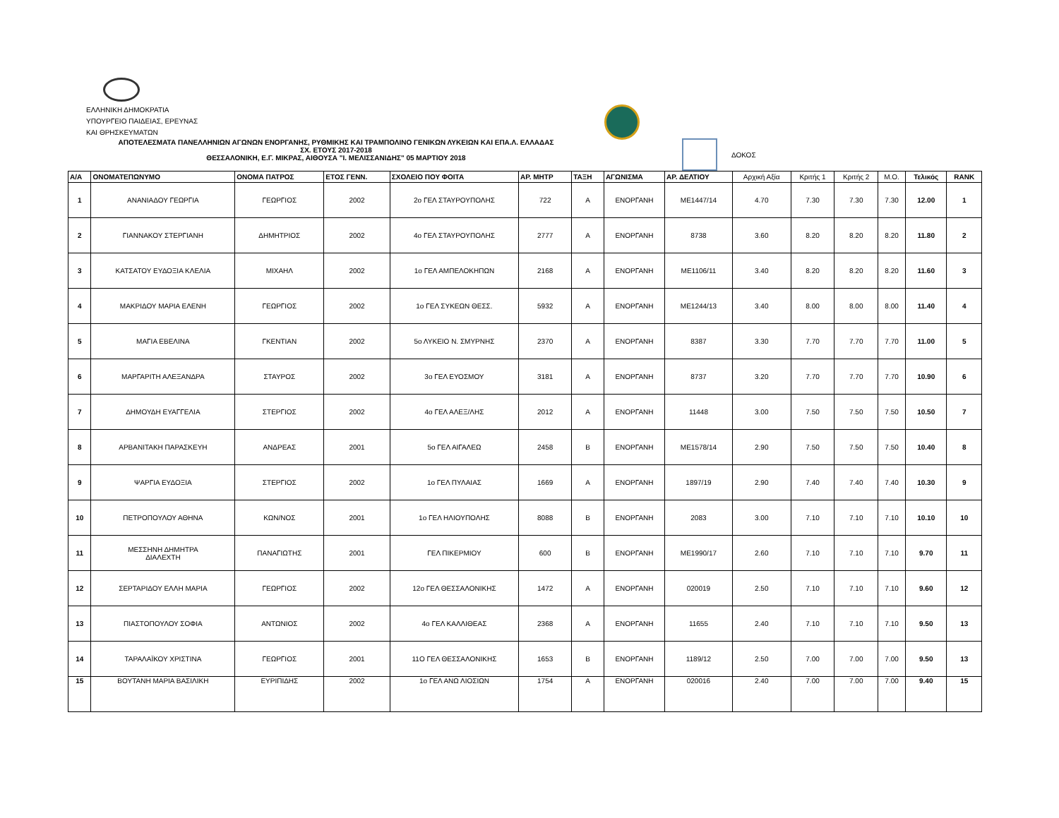ΕΛΛΗΝΙΚΗ ΔΗΜΟΚΡΑΤΙΑ
ΥΠΟΥΡΓΕΙΟ ΠΑΙΔΕΙΑΣ, ΕΡΕΥΝΑΣ
ΚΑΙ ΘΡΗΣΚΕΥΜΑΤΩΝ
ΑΠΟΤΕΛΕΣΜΑΤΑ ΠΑΝΕΛΛΗΝΙΩΝ ΑΓΩΝΩΝ ΕΝΟΡΓΑΝΗΣ, ΡΥΘΜΙΚΗΣ ΚΑΙ ΤΡΑΜΠΟΛΙΝΟ ΓΕΝΙΚΩΝ ΛΥΚΕΙΩΝ ΚΑΙ ΕΠΑ.Λ. ΕΛΛΑΔΑΣ
ΣΧ. ΕΤΟΥΣ 2017-2018
ΘΕΣΣΑΛΟΝΙΚΗ, Ε.Γ. ΜΙΚΡΑΣ, ΑΙΘΟΥΣΑ "Ι. ΜΕΛΙΣΣΑΝΙΔΗΣ" 05 ΜΑΡΤΙΟΥ 2018
ΔΟΚΟΣ
| Α/Α | ΟΝΟΜΑΤΕΠΩΝΥΜΟ | ΟΝΟΜΑ ΠΑΤΡΟΣ | ΕΤΟΣ ΓΕΝΝ. | ΣΧΟΛΕΙΟ ΠΟΥ ΦΟΙΤΑ | ΑΡ. ΜΗΤΡ | ΤΑΞΗ | ΑΓΩΝΙΣΜΑ | ΑΡ. ΔΕΛΤΙΟΥ | Αρχική Αξία | Κριτής 1 | Κριτής 2 | Μ.Ο. | Τελικός | RANK |
| --- | --- | --- | --- | --- | --- | --- | --- | --- | --- | --- | --- | --- | --- | --- |
| 1 | ΑΝΑΝΙΑΔΟΥ ΓΕΩΡΓΙΑ | ΓΕΩΡΓΙΟΣ | 2002 | 2ο ΓΕΛ ΣΤΑΥΡΟΥΠΟΛΗΣ | 722 | Α | ΕΝΟΡΓΑΝΗ | ΜΕ1447/14 | 4.70 | 7.30 | 7.30 | 7.30 | 12.00 | 1 |
| 2 | ΓΙΑΝΝΑΚΟΥ ΣΤΕΡΓΙΑΝΗ | ΔΗΜΗΤΡΙΟΣ | 2002 | 4ο ΓΕΛ ΣΤΑΥΡΟΥΠΟΛΗΣ | 2777 | Α | ΕΝΟΡΓΑΝΗ | 8738 | 3.60 | 8.20 | 8.20 | 8.20 | 11.80 | 2 |
| 3 | ΚΑΤΣΑΤΟΥ ΕΥΔΟΞΙΑ ΚΛΕΛΙΑ | ΜΙΧΑΗΛ | 2002 | 1ο ΓΕΛ ΑΜΠΕΛΟΚΗΠΩΝ | 2168 | Α | ΕΝΟΡΓΑΝΗ | ΜΕ1106/11 | 3.40 | 8.20 | 8.20 | 8.20 | 11.60 | 3 |
| 4 | ΜΑΚΡΙΔΟΥ ΜΑΡΙΑ ΕΛΕΝΗ | ΓΕΩΡΓΙΟΣ | 2002 | 1ο ΓΕΛ ΣΥΚΕΩΝ ΘΕΣΣ. | 5932 | Α | ΕΝΟΡΓΑΝΗ | ΜΕ1244/13 | 3.40 | 8.00 | 8.00 | 8.00 | 11.40 | 4 |
| 5 | ΜΑΓΙΑ ΕΒΕΛΙΝΑ | ΓΚΕΝΤΙΑΝ | 2002 | 5ο ΛΥΚΕΙΟ Ν. ΣΜΥΡΝΗΣ | 2370 | Α | ΕΝΟΡΓΑΝΗ | 8387 | 3.30 | 7.70 | 7.70 | 7.70 | 11.00 | 5 |
| 6 | ΜΑΡΓΑΡΙΤΗ ΑΛΕΞΑΝΔΡΑ | ΣΤΑΥΡΟΣ | 2002 | 3ο ΓΕΛ ΕΥΟΣΜΟΥ | 3181 | Α | ΕΝΟΡΓΑΝΗ | 8737 | 3.20 | 7.70 | 7.70 | 7.70 | 10.90 | 6 |
| 7 | ΔΗΜΟΥΔΗ ΕΥΑΓΓΕΛΙΑ | ΣΤΕΡΓΙΟΣ | 2002 | 4ο ΓΕΛ ΑΛΕΞ/ΛΗΣ | 2012 | Α | ΕΝΟΡΓΑΝΗ | 11448 | 3.00 | 7.50 | 7.50 | 7.50 | 10.50 | 7 |
| 8 | ΑΡΒΑΝΙΤΑΚΗ ΠΑΡΑΣΚΕΥΗ | ΑΝΔΡΕΑΣ | 2001 | 5ο ΓΕΛ ΑΙΓΑΛΕΩ | 2458 | Β | ΕΝΟΡΓΑΝΗ | ΜΕ1578/14 | 2.90 | 7.50 | 7.50 | 7.50 | 10.40 | 8 |
| 9 | ΨΑΡΓΙΑ ΕΥΔΟΞΙΑ | ΣΤΕΡΓΙΟΣ | 2002 | 1ο ΓΕΛ ΠΥΛΑΙΑΣ | 1669 | Α | ΕΝΟΡΓΑΝΗ | 1897/19 | 2.90 | 7.40 | 7.40 | 7.40 | 10.30 | 9 |
| 10 | ΠΕΤΡΟΠΟΥΛΟΥ ΑΘΗΝΑ | ΚΩΝ/ΝΟΣ | 2001 | 1ο ΓΕΛ ΗΛΙΟΥΠΟΛΗΣ | 8088 | Β | ΕΝΟΡΓΑΝΗ | 2083 | 3.00 | 7.10 | 7.10 | 7.10 | 10.10 | 10 |
| 11 | ΜΕΣΣΗΝΗ ΔΗΜΗΤΡΑ ΔΙΑΛΕΧΤΗ | ΠΑΝΑΓΙΩΤΗΣ | 2001 | ΓΕΛ ΠΙΚΕΡΜΙΟΥ | 600 | Β | ΕΝΟΡΓΑΝΗ | ΜΕ1990/17 | 2.60 | 7.10 | 7.10 | 7.10 | 9.70 | 11 |
| 12 | ΣΕΡΤΑΡΙΔΟΥ ΕΛΛΗ ΜΑΡΙΑ | ΓΕΩΡΓΙΟΣ | 2002 | 12ο ΓΕΛ ΘΕΣΣΑΛΟΝΙΚΗΣ | 1472 | Α | ΕΝΟΡΓΑΝΗ | 020019 | 2.50 | 7.10 | 7.10 | 7.10 | 9.60 | 12 |
| 13 | ΠΙΑΣΤΟΠΟΥΛΟΥ ΣΟΦΙΑ | ΑΝΤΩΝΙΟΣ | 2002 | 4ο ΓΕΛ ΚΑΛΛΙΘΕΑΣ | 2368 | Α | ΕΝΟΡΓΑΝΗ | 11655 | 2.40 | 7.10 | 7.10 | 7.10 | 9.50 | 13 |
| 14 | ΤΑΡΑΛΑΪΚΟΥ ΧΡΙΣΤΙΝΑ | ΓΕΩΡΓΙΟΣ | 2001 | 11Ο ΓΕΛ ΘΕΣΣΑΛΟΝΙΚΗΣ | 1653 | Β | ΕΝΟΡΓΑΝΗ | 1189/12 | 2.50 | 7.00 | 7.00 | 7.00 | 9.50 | 13 |
| 15 | ΒΟΥΤΑΝΗ ΜΑΡΙΑ ΒΑΣΙΛΙΚΗ | ΕΥΡΙΠΙΔΗΣ | 2002 | 1ο ΓΕΛ ΑΝΩ ΛΙΟΣΙΩΝ | 1754 | Α | ΕΝΟΡΓΑΝΗ | 020016 | 2.40 | 7.00 | 7.00 | 7.00 | 9.40 | 15 |